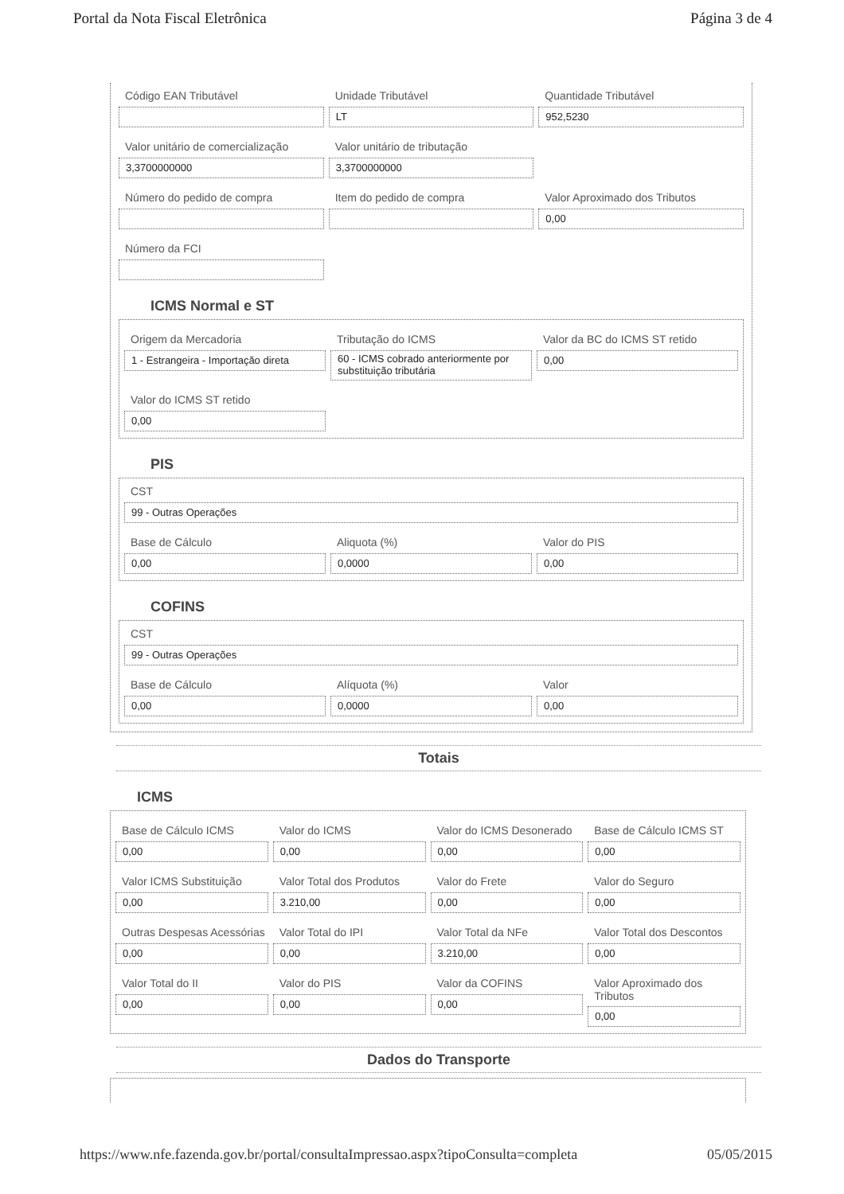Portal da Nota Fiscal Eletrônica Página 3 de 4
Código EAN Tributável Unidade Tributável
LT
Quantidade Tributável
952,5230
Valor unitário de comercialização
3,3700000000
Valor unitário de tributação
3,3700000000
Número do pedido de compra Item do pedido de compra Valor Aproximado dos Tributos
0,00
Número da FCI
ICMS Normal e ST
Origem da Mercadoria
1 - Estrangeira - Importação direta
Tributação do ICMS
60 - ICMS cobrado anteriormente por substituição tributária
Valor da BC do ICMS ST retido
0,00
Valor do ICMS ST retido
0,00
PIS
CST
99 - Outras Operações
Base de Cálculo
0,00
Aliquota (%)
0,0000
Valor do PIS
0,00
COFINS
CST
99 - Outras Operações
Base de Cálculo
0,00
Alíquota (%)
0,0000
Valor
0,00
Totais
ICMS
Base de Cálculo ICMS
0,00
Valor do ICMS
0,00
Valor do ICMS Desonerado
0,00
Base de Cálculo ICMS ST
0,00
Valor ICMS Substituição
0,00
Valor Total dos Produtos
3.210,00
Valor do Frete
0,00
Valor do Seguro
0,00
Outras Despesas Acessórias
0,00
Valor Total do IPI
0,00
Valor Total da NFe
3.210,00
Valor Total dos Descontos
0,00
Valor Total do II
0,00
Valor do PIS
0,00
Valor da COFINS
0,00
Valor Aproximado dos Tributos
0,00
Dados do Transporte
https://www.nfe.fazenda.gov.br/portal/consultaImpressao.aspx?tipoConsulta=completa 05/05/2015